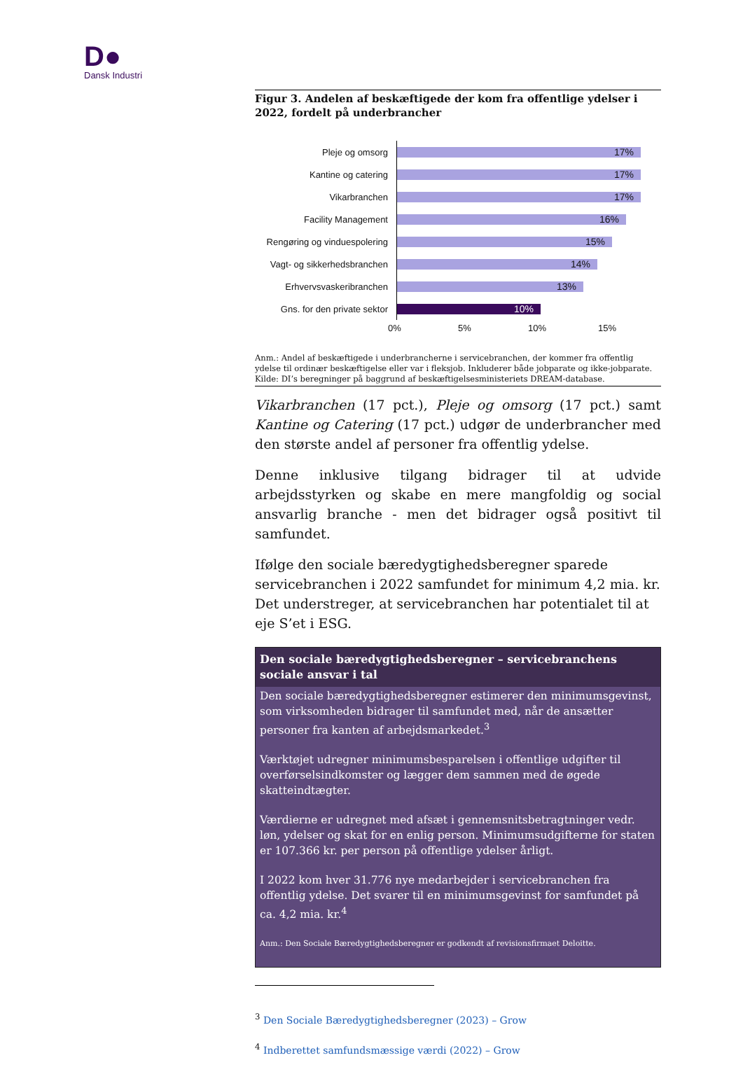D●
Dansk Industri
Figur 3. Andelen af beskæftigede der kom fra offentlige ydelser i 2022, fordelt på underbrancher
Pleje og omsorg
17%
Kantine og catering
17%
Vikarbranchen
17%
Facility Management
16%
Rengøring og vinduespolering
15%
Vagt- og sikkerhedsbranchen
14%
Erhvervsvaskeribranchen
13%
Gns. for den private sektor
10%
0% 5% 10% 15%
Anm.: Andel af beskæftigede i underbrancherne i servicebranchen, der kommer fra offentlig ydelse til ordinær beskæftigelse eller var i fleksjob. Inkluderer både jobparate og ikke-jobparate.
Kilde: DI’s beregninger på baggrund af beskæftigelsesministeriets DREAM-database.
Vikarbranchen (17 pct.), Pleje og omsorg (17 pct.) samt Kantine og Catering (17 pct.) udgør de underbrancher med den største andel af personer fra offentlig ydelse.
Denne inklusive tilgang bidrager til at udvide arbejdsstyrken og skabe en mere mangfoldig og social ansvarlig branche - men det bidrager også positivt til samfundet.
Ifølge den sociale bæredygtighedsberegner sparede servicebranchen i 2022 samfundet for minimum 4,2 mia. kr. Det understreger, at servicebranchen har potentialet til at eje S’et i ESG.
Den sociale bæredygtighedsberegner – servicebranchens sociale ansvar i tal
Den sociale bæredygtighedsberegner estimerer den minimumsgevinst, som virksomheden bidrager til samfundet med, når de ansætter personer fra kanten af arbejdsmarkedet.<sup>3</sup>
Værktøjet udregner minimumsbesparelsen i offentlige udgifter til overførselsindkomster og lægger dem sammen med de øgede skatteindtægter.
Værdierne er udregnet med afsæt i gennemsnitsbetragtninger vedr. løn, ydelser og skat for en enlig person. Minimumsudgifterne for staten er 107.366 kr. per person på offentlige ydelser årligt.
I 2022 kom hver 31.776 nye medarbejder i servicebranchen fra offentlig ydelse. Det svarer til en minimumsgevinst for samfundet på ca. 4,2 mia. kr.<sup>4</sup>
Anm.: Den Sociale Bæredygtighedsberegner er godkendt af revisionsfirmaet Deloitte.
<sup>3</sup> Den Sociale Bæredygtighedsberegner (2023) – Grow
<sup>4</sup> Indberettet samfundsmæssige værdi (2022) – Grow